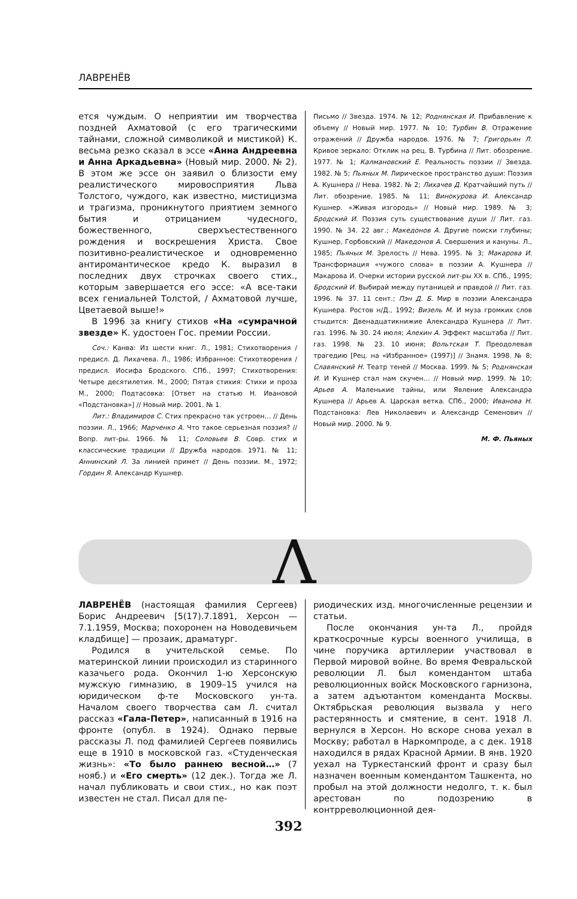ЛАВРЕНЁВ
ется чуждым. О неприятии им творчества поздней Ахматовой (с его трагическими тайнами, сложной символикой и мистикой) К. весьма резко сказал в эссе «Анна Андреевна и Анна Аркадьевна» (Новый мир. 2000. № 2). В этом же эссе он заявил о близости ему реалистического мировосприятия Льва Толстого, чуждого, как известно, мистицизма и трагизма, проникнутого приятием земного бытия и отрицанием чудесного, божественного, сверхъестественного рождения и воскрешения Христа. Свое позитивно-реалистическое и одновременно антиромантическое кредо К. выразил в последних двух строчках своего стих., которым завершается его эссе: «А все-таки всех гениальней Толстой, / Ахматовой лучше, Цветаевой выше!»
В 1996 за книгу стихов «На «сумрачной звезде» К. удостоен Гос. премии России.
Соч.: Канва: Из шести книг. Л., 1981; Стихотворения / предисл. Д. Лихачева. Л., 1986; Избранное: Стихотворения / предисл. Иосифа Бродского. СПб., 1997; Стихотворения: Четыре десятилетия. М., 2000; Пятая стихия: Стихи и проза М., 2000; Подтасовка: [Ответ на статью Н. Ивановой «Подстановка»] // Новый мир. 2001. № 1.
Лит.: Владимиров С. Стих прекрасно так устроен… // День поэзии. Л., 1966; Марченко А. Что такое серьезная поэзия? // Вопр. лит-ры. 1966. № 11; Соловьев В. Совр. стих и классические традиции // Дружба народов. 1971. № 11; Аннинский Л. За линией примет // День поэзии. М., 1972; Гордин Я. Александр Кушнер.
Письмо // Звезда. 1974. № 12; Роднянская И. Прибавление к объему // Новый мир. 1977. № 10; Турбин В. Отражение отражений // Дружба народов. 1976. № 7; Григорьян Л. Кривое зеркало: Отклик на рец. В. Турбина // Лит. обозрение. 1977. № 1; Калмановский Е. Реальность поэзии // Звезда. 1982. № 5; Пьяных М. Лирическое пространство души: Поэзия А. Кушнера // Нева. 1982. № 2; Лихачев Д. Кратчайший путь // Лит. обозрение. 1985. № 11; Винокурова И. Александр Кушнер. «Живая изгородь» // Новый мир. 1989. № 3; Бродский И. Поэзия суть существование души // Лит. газ. 1990. № 34. 22 авг.; Македонов А. Другие поиски глубины; Кушнер, Горбовский // Македонов А. Свершения и кануны. Л., 1985; Пьяных М. Зрелость // Нева. 1995. № 3; Макарова И. Трансформация «чужого слова» в поэзии А. Кушнера // Макарова И. Очерки истории русской лит-ры XX в. СПб., 1995; Бродский И. Выбирай между путаницей и правдой // Лит. газ. 1996. № 37. 11 сент.; Пэн Д. Б. Мир в поэзии Александра Кушнера. Ростов н/Д., 1992; Визель М. И муза громких слов стыдится: Двенадцатикнижие Александра Кушнера // Лит. газ. 1996. № 30. 24 июля; Алехин А. Эффект масштаба // Лит. газ. 1998. № 23. 10 июня; Вольтская Т. Преодолевая трагедию [Рец. на «Избранное» (1997)] // Знамя. 1998. № 8; Славянский Н. Театр теней // Москва. 1999. № 5; Роднянская И. И Кушнер стал нам скучен… // Новый мир. 1999. № 10; Арьев А. Маленькие тайны, или Явление Александра Кушнера // Арьев А. Царская ветка. СПб., 2000; Иванова Н. Подстановка: Лев Николаевич и Александр Семенович // Новый мир. 2000. № 9.
М. Ф. Пьяных
Λ
ЛАВРЕНЁВ (настоящая фамилия Сергеев) Борис Андреевич [5(17).7.1891, Херсон — 7.1.1959, Москва; похоронен на Новодевичьем кладбище] — прозаик, драматург.
Родился в учительской семье. По материнской линии происходил из старинного казачьего рода. Окончил 1-ю Херсонскую мужскую гимназию, в 1909–15 учился на юридическом ф-те Московского ун-та. Началом своего творчества сам Л. считал рассказ «Гала-Петер», написанный в 1916 на фронте (опубл. в 1924). Однако первые рассказы Л. под фамилией Сергеев появились еще в 1910 в московской газ. «Студенческая жизнь»: «То было раннею весной…» (7 нояб.) и «Его смерть» (12 дек.). Тогда же Л. начал публиковать и свои стих., но как поэт известен не стал. Писал для пе-
риодических изд. многочисленные рецензии и статьи.
После окончания ун-та Л., пройдя краткосрочные курсы военного училища, в чине поручика артиллерии участвовал в Первой мировой войне. Во время Февральской революции Л. был комендантом штаба революционных войск Московского гарнизона, а затем адъютантом коменданта Москвы. Октябрьская революция вызвала у него растерянность и смятение, в сент. 1918 Л. вернулся в Херсон. Но вскоре снова уехал в Москву; работал в Наркомпроде, а с дек. 1918 находился в рядах Красной Армии. В янв. 1920 уехал на Туркестанский фронт и сразу был назначен военным комендантом Ташкента, но пробыл на этой должности недолго, т. к. был арестован по подозрению в контрреволюционной дея-
392